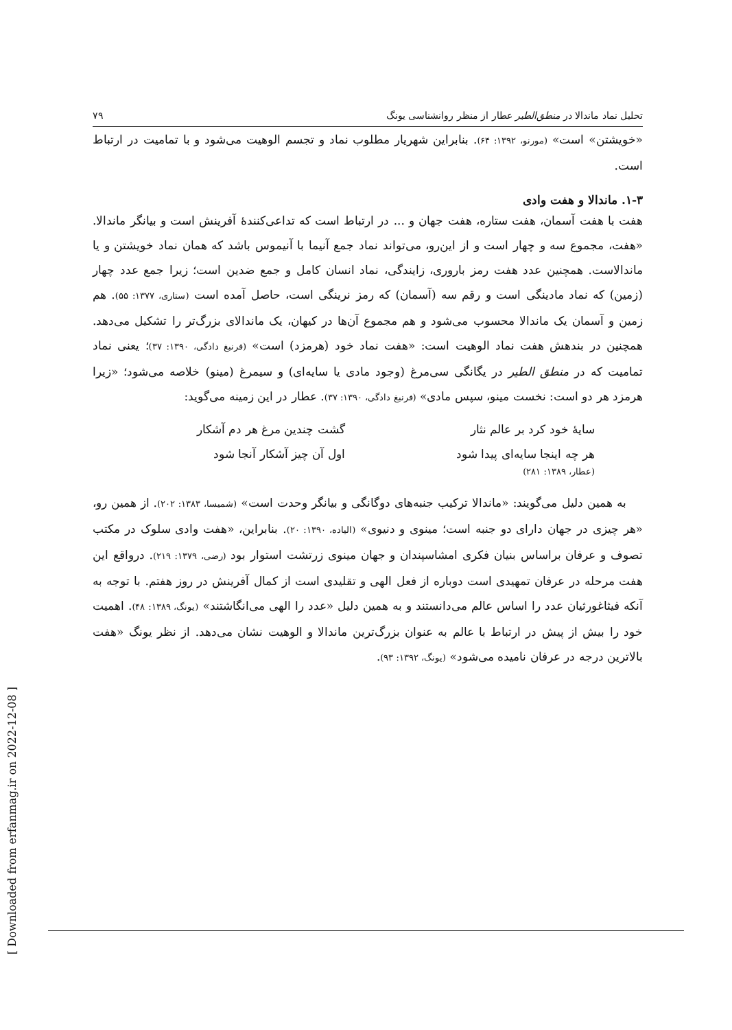تحلیل نماد ماندالا در منطق‌الطیر عطار از منظر روانشناسی یونگ ۷۹
«خویشتن» است» (مورنو، ۱۳۹۲: ۶۴). بنابراین شهریار مطلوب نماد و تجسم الوهیت می‌شود و با تمامیت در ارتباط است.
۱-۳. ماندالا و هفت وادی
هفت با هفت آسمان، هفت ستاره، هفت جهان و ... در ارتباط است که تداعی‌کنندهٔ آفرینش است و بیانگر ماندالا. «هفت، مجموع سه و چهار است و از این‌رو، می‌تواند نماد جمع آنیما با آنیموس باشد که همان نماد خویشتن و یا ماندالاست. همچنین عدد هفت رمز باروری، زایندگی، نماد انسان کامل و جمع ضدین است؛ زیرا جمع عدد چهار (زمین) که نماد مادینگی است و رقم سه (آسمان) که رمز نرینگی است، حاصل آمده است (ستاری، ۱۳۷۷: ۵۵). هم زمین و آسمان یک ماندالا محسوب می‌شود و هم مجموع آن‌ها در کیهان، یک ماندالای بزرگ‌تر را تشکیل می‌دهد. همچنین در بندهش هفت نماد الوهیت است: «هفت نماد خود (هرمزد) است» (فرنبغ دادگی، ۱۳۹۰: ۳۷)؛ یعنی نماد تمامیت که در منطق الطیر در یگانگی سی‌مرغ (وجود مادی یا سایه‌ای) و سیمرغ (مینو) خلاصه می‌شود؛ «زیرا هرمزد هر دو است: نخست مینو، سپس مادی» (فرنبغ دادگی، ۱۳۹۰: ۳۷). عطار در این زمینه می‌گوید:
سایهٔ خود کرد بر عالم نثار گشت چندین مرغ هر دم آشکار
هر چه اینجا سایه‌ای پیدا شود اول آن چیز آشکار آنجا شود
(عطار، ۱۳۸۹: ۲۸۱)
به همین دلیل می‌گویند: «ماندالا ترکیب جنبه‌های دوگانگی و بیانگر وحدت است» (شمیسا، ۱۳۸۳: ۲۰۲). از همین رو، «هر چیزی در جهان دارای دو جنبه است؛ مینوی و دنیوی» (الیاده، ۱۳۹۰: ۲۰). بنابراین، «هفت وادی سلوک در مکتب تصوف و عرفان براساس بنیان فکری امشاسپندان و جهان مینوی زرتشت استوار بود (رضی، ۱۳۷۹: ۲۱۹). درواقع این هفت مرحله در عرفان تمهیدی است دوباره از فعل الهی و تقلیدی است از کمال آفرینش در روز هفتم. با توجه به آنکه فیثاغورثیان عدد را اساس عالم می‌دانستند و به همین دلیل «عدد را الهی می‌انگاشتند» (یونگ، ۱۳۸۹: ۴۸). اهمیت خود را بیش از پیش در ارتباط با عالم به عنوان بزرگ‌ترین ماندالا و الوهیت نشان می‌دهد. از نظر یونگ «هفت بالاترین درجه در عرفان نامیده می‌شود» (یونگ، ۱۳۹۲: ۹۳).
[ Downloaded from erfanmag.ir on 2022-12-08 ]